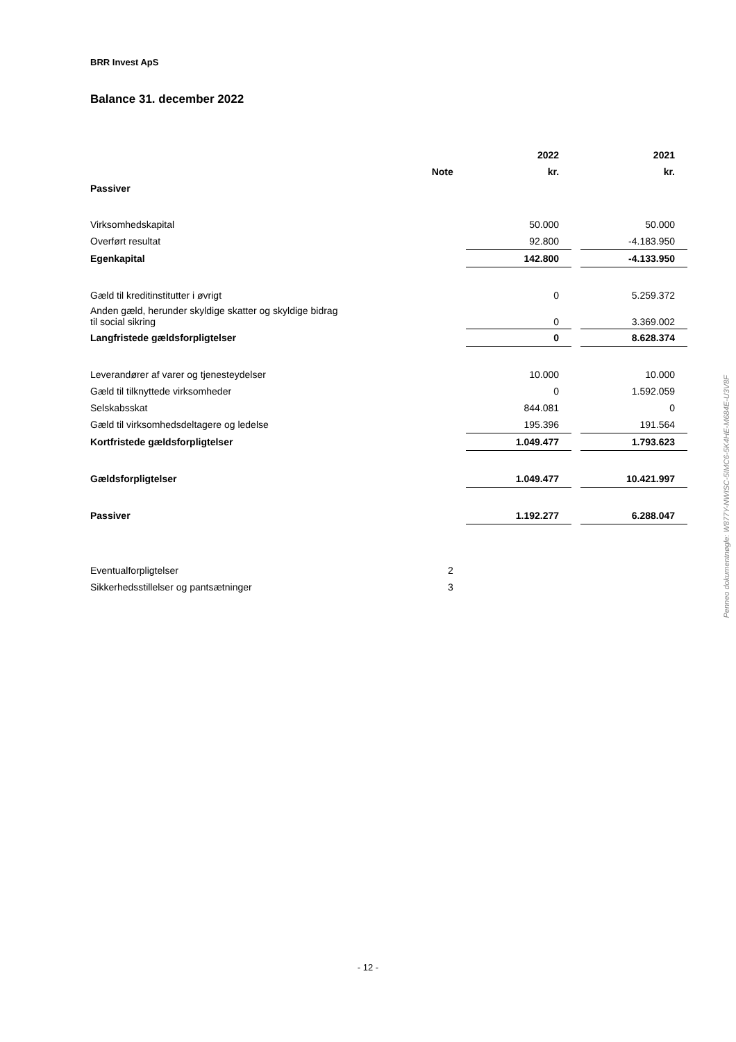BRR Invest ApS
Balance 31. december 2022
| | | 2022 | | 2021 |
| --- | --- | --- | --- | --- |
| | Note | kr. | | kr. |
| Passiver | | | | |
| Virksomhedskapital | | 50.000 | | 50.000 |
| Overført resultat | | 92.800 | | -4.183.950 |
| Egenkapital | | 142.800 | | -4.133.950 |
| Gæld til kreditinstitutter i øvrigt | | 0 | | 5.259.372 |
| Anden gæld, herunder skyldige skatter og skyldige bidrag til social sikring | | 0 | | 3.369.002 |
| Langfristede gældsforpligtelser | | 0 | | 8.628.374 |
| Leverandører af varer og tjenesteydelser | | 10.000 | | 10.000 |
| Gæld til tilknyttede virksomheder | | 0 | | 1.592.059 |
| Selskabsskat | | 844.081 | | 0 |
| Gæld til virksomhedsdeltagere og ledelse | | 195.396 | | 191.564 |
| Kortfristede gældsforpligtelser | | 1.049.477 | | 1.793.623 |
| Gældsforpligtelser | | 1.049.477 | | 10.421.997 |
| Passiver | | 1.192.277 | | 6.288.047 |
| Eventualforpligtelser | 2 | | | |
| Sikkerhedsstillelser og pantsætninger | 3 | | | |
Penneo dokumentnøgle: W877Y-NWISC-5IMC6-5K4HE-M684E-U3V8F
- 12 -